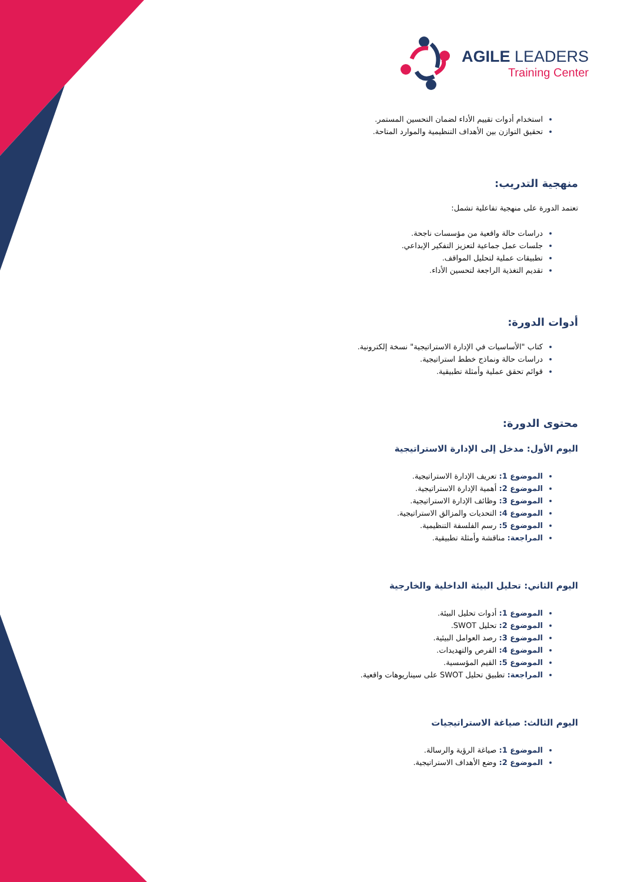AGILE LEADERS
Training Center
استخدام أدوات تقييم الأداء لضمان التحسين المستمر.
تحقيق التوازن بين الأهداف التنظيمية والموارد المتاحة.
منهجية التدريب:
تعتمد الدورة على منهجية تفاعلية تشمل:
دراسات حالة واقعية من مؤسسات ناجحة.
جلسات عمل جماعية لتعزيز التفكير الإبداعي.
تطبيقات عملية لتحليل المواقف.
تقديم التغذية الراجعة لتحسين الأداء.
أدوات الدورة:
كتاب "الأساسيات في الإدارة الاستراتيجية" نسخة إلكترونية.
دراسات حالة ونماذج خطط استراتيجية.
قوائم تحقق عملية وأمثلة تطبيقية.
محتوى الدورة:
اليوم الأول: مدخل إلى الإدارة الاستراتيجية
الموضوع 1: تعريف الإدارة الاستراتيجية.
الموضوع 2: أهمية الإدارة الاستراتيجية.
الموضوع 3: وظائف الإدارة الاستراتيجية.
الموضوع 4: التحديات والمزالق الاستراتيجية.
الموضوع 5: رسم الفلسفة التنظيمية.
المراجعة: مناقشة وأمثلة تطبيقية.
اليوم الثاني: تحليل البيئة الداخلية والخارجية
الموضوع 1: أدوات تحليل البيئة.
الموضوع 2: تحليل SWOT.
الموضوع 3: رصد العوامل البيئية.
الموضوع 4: الفرص والتهديدات.
الموضوع 5: القيم المؤسسية.
المراجعة: تطبيق تحليل SWOT على سيناريوهات واقعية.
اليوم الثالث: صياغة الاستراتيجيات
الموضوع 1: صياغة الرؤية والرسالة.
الموضوع 2: وضع الأهداف الاستراتيجية.